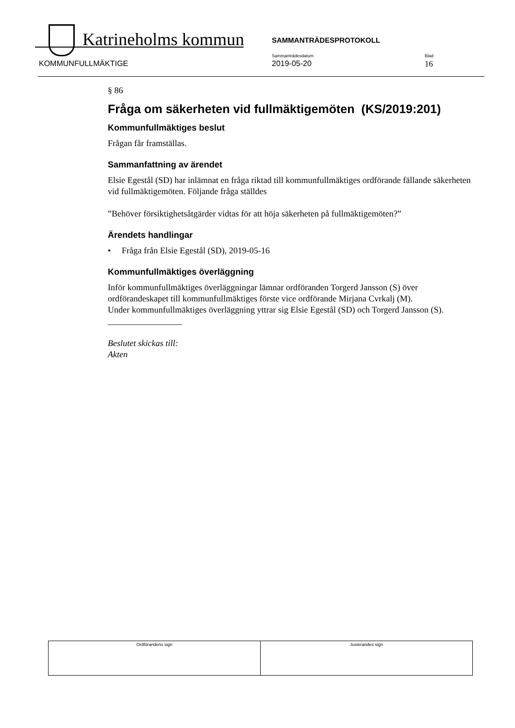Katrineholms kommun SAMMANTRÄDESPROTOKOLL
KOMMUNFULLMÄKTIGE
Sammanträdesdatum
2019-05-20
Blad
16
§ 86
Fråga om säkerheten vid fullmäktigemöten (KS/2019:201)
Kommunfullmäktiges beslut
Frågan får framställas.
Sammanfattning av ärendet
Elsie Egestål (SD) har inlämnat en fråga riktad till kommunfullmäktiges ordförande fällande säkerheten vid fullmäktigemöten. Följande fråga ställdes
”Behöver försiktighetsåtgärder vidtas för att höja säkerheten på fullmäktigemöten?”
Ärendets handlingar
• Fråga från Elsie Egestål (SD), 2019-05-16
Kommunfullmäktiges överläggning
Inför kommunfullmäktiges överläggningar lämnar ordföranden Torgerd Jansson (S) över ordförandeskapet till kommunfullmäktiges förste vice ordförande Mirjana Cvrkalj (M).
Under kommunfullmäktiges överläggning yttrar sig Elsie Egestål (SD) och Torgerd Jansson (S).
_________________
Beslutet skickas till:
Akten
| Ordförandens sign | Justerandes sign |